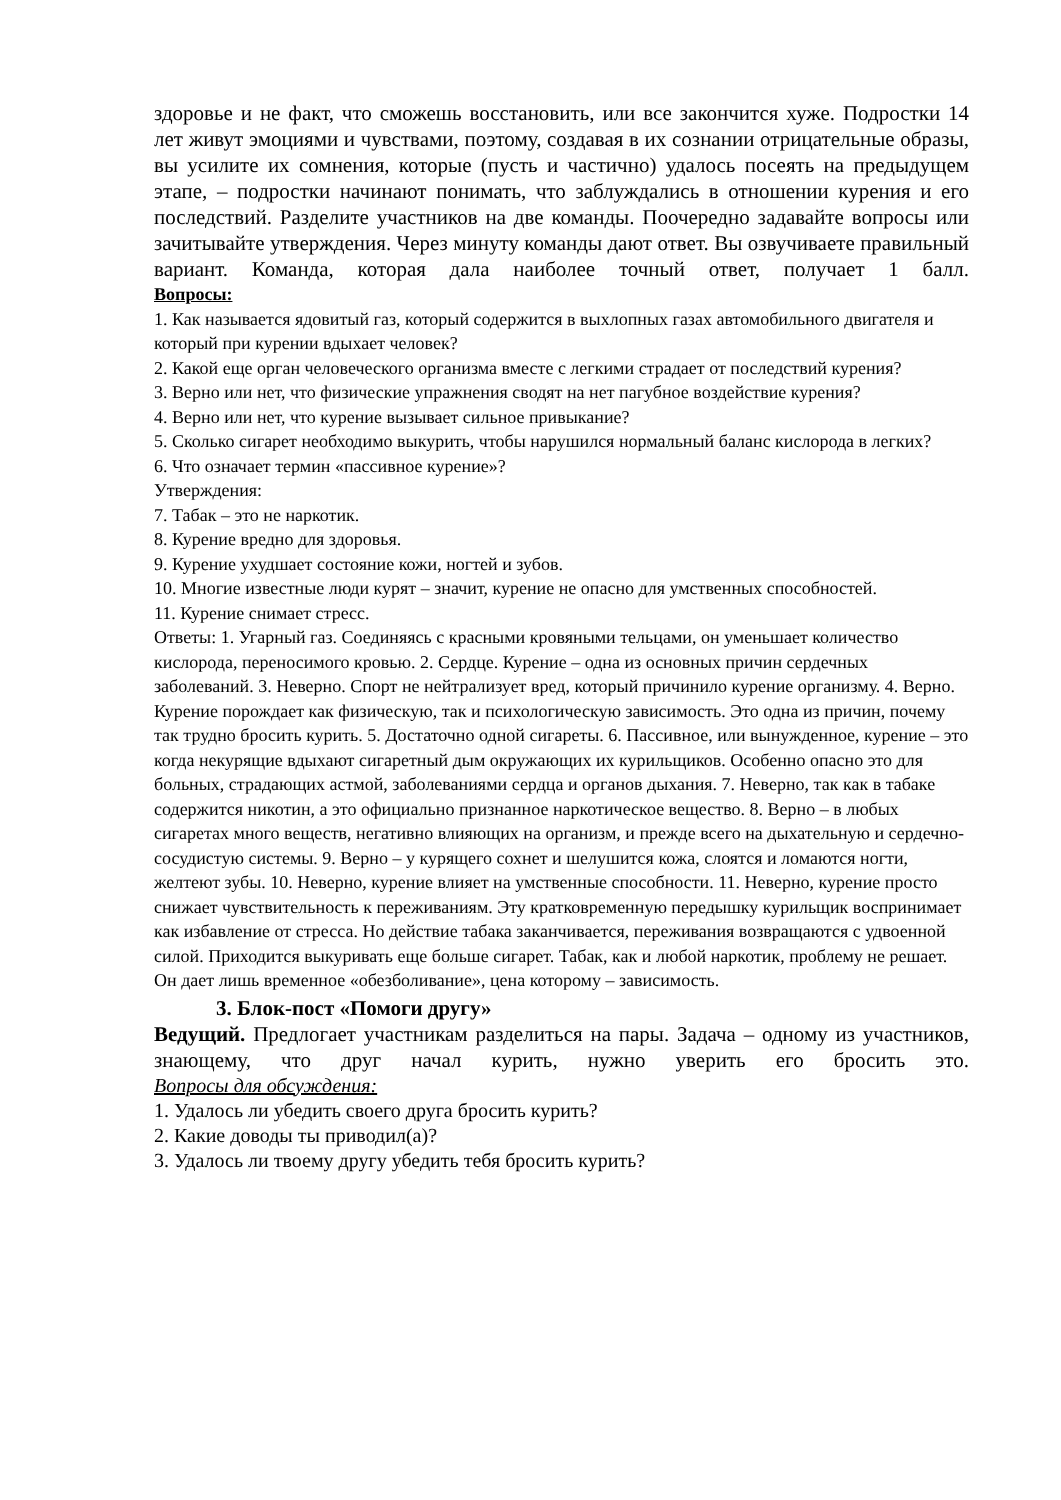здоровье и не факт, что сможешь восстановить, или все закончится хуже. Подростки 14 лет живут эмоциями и чувствами, поэтому, создавая в их сознании отрицательные образы, вы усилите их сомнения, которые (пусть и частично) удалось посеять на предыдущем этапе, – подростки начинают понимать, что заблуждались в отношении курения и его последствий. Разделите участников на две команды. Поочередно задавайте вопросы или зачитывайте утверждения. Через минуту команды дают ответ. Вы озвучиваете правильный вариант. Команда, которая дала наиболее точный ответ, получает 1 балл.
Вопросы:
1. Как называется ядовитый газ, который содержится в выхлопных газах автомобильного двигателя и который при курении вдыхает человек?
2. Какой еще орган человеческого организма вместе с легкими страдает от последствий курения?
3. Верно или нет, что физические упражнения сводят на нет пагубное воздействие курения?
4. Верно или нет, что курение вызывает сильное привыкание?
5. Сколько сигарет необходимо выкурить, чтобы нарушился нормальный баланс кислорода в легких?
6. Что означает термин «пассивное курение»?
Утверждения:
7. Табак – это не наркотик.
8. Курение вредно для здоровья.
9. Курение ухудшает состояние кожи, ногтей и зубов.
10. Многие известные люди курят – значит, курение не опасно для умственных способностей.
11. Курение снимает стресс.
Ответы: 1. Угарный газ. Соединяясь с красными кровяными тельцами, он уменьшает количество кислорода, переносимого кровью. 2. Сердце. Курение – одна из основных причин сердечных заболеваний. 3. Неверно. Спорт не нейтрализует вред, который причинило курение организму. 4. Верно. Курение порождает как физическую, так и психологическую зависимость. Это одна из причин, почему так трудно бросить курить. 5. Достаточно одной сигареты. 6. Пассивное, или вынужденное, курение – это когда некурящие вдыхают сигаретный дым окружающих их курильщиков. Особенно опасно это для больных, страдающих астмой, заболеваниями сердца и органов дыхания. 7. Неверно, так как в табаке содержится никотин, а это официально признанное наркотическое вещество. 8. Верно – в любых сигаретах много веществ, негативно влияющих на организм, и прежде всего на дыхательную и сердечно-сосудистую системы. 9. Верно – у курящего сохнет и шелушится кожа, слоятся и ломаются ногти, желтеют зубы. 10. Неверно, курение влияет на умственные способности. 11. Неверно, курение просто снижает чувствительность к переживаниям. Эту кратковременную передышку курильщик воспринимает как избавление от стресса. Но действие табака заканчивается, переживания возвращаются с удвоенной силой. Приходится выкуривать еще больше сигарет. Табак, как и любой наркотик, проблему не решает. Он дает лишь временное «обезболивание», цена которому – зависимость.
3. Блок-пост «Помоги другу»
Ведущий. Предлогает участникам разделиться на пары. Задача – одному из участников, знающему, что друг начал курить, нужно уверить его бросить это.
Вопросы для обсуждения:
1. Удалось ли убедить своего друга бросить курить?
2. Какие доводы ты приводил(а)?
3. Удалось ли твоему другу убедить тебя бросить курить?